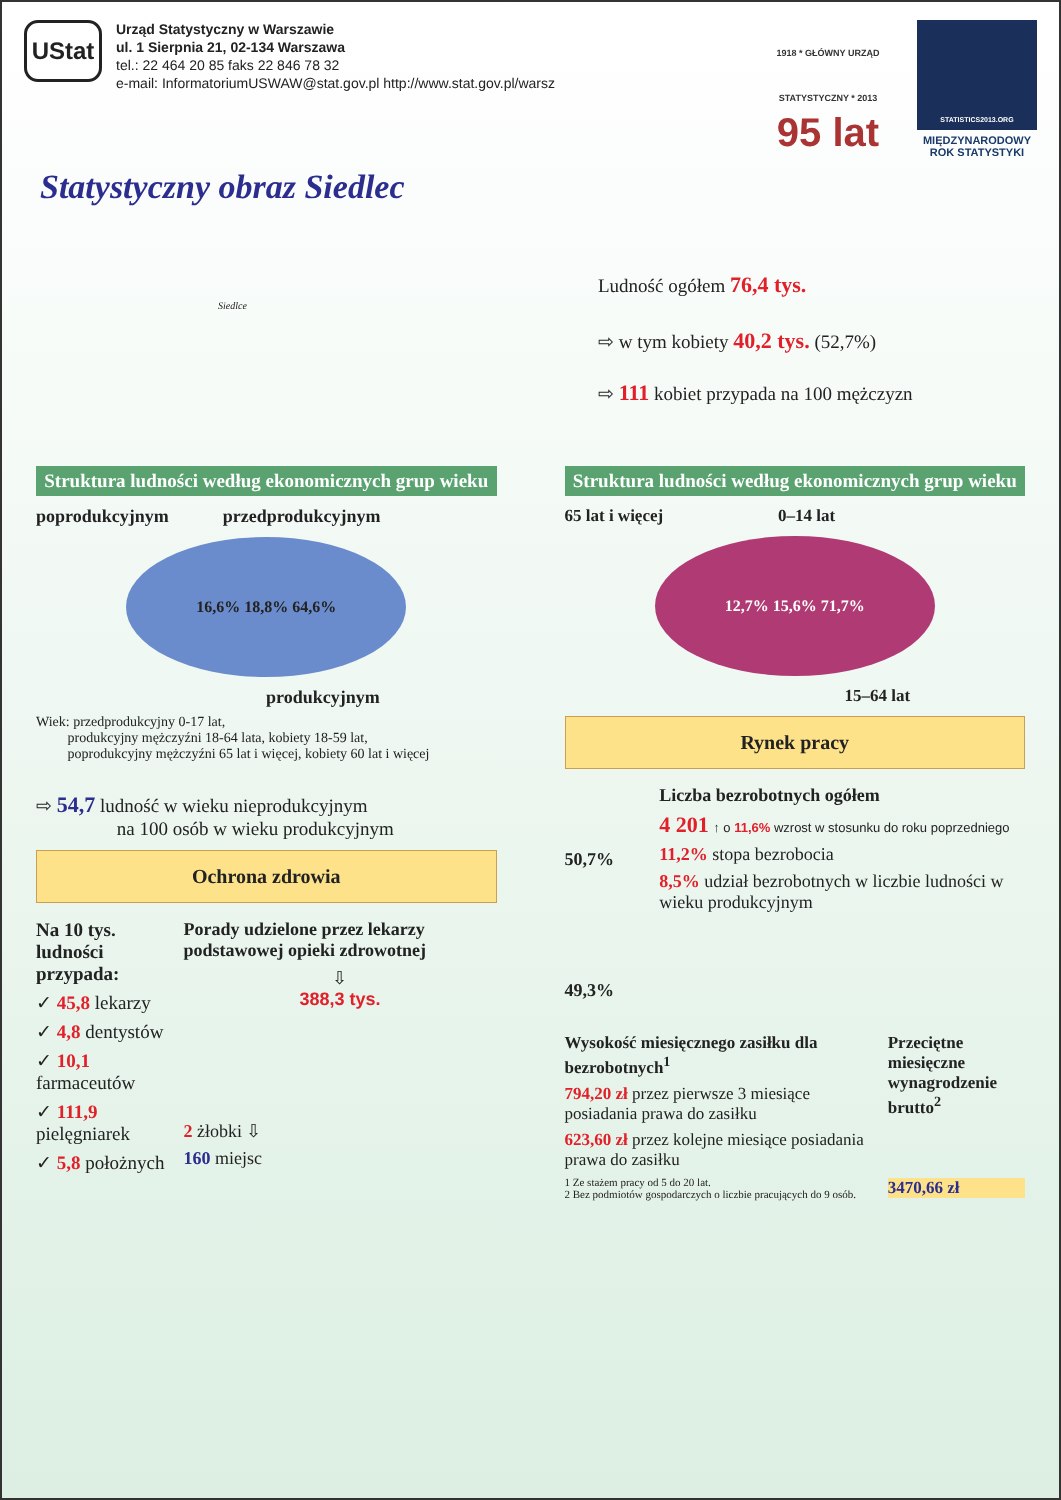UStat
Urząd Statystyczny w Warszawie
ul. 1 Sierpnia 21, 02-134 Warszawa
tel.: 22 464 20 85 faks 22 846 78 32
e-mail: InformatoriumUSWAW@stat.gov.pl http://www.stat.gov.pl/warsz
1918 * GŁÓWNY URZĄD STATYSTYCZNY * 2013
95 lat
STATISTICS2013.ORG
MIĘDZYNARODOWY
ROK STATYSTYKI
Statystyczny obraz Siedlec
Siedlce
Ludność ogółem 76,4 tys.
⇨ w tym kobiety 40,2 tys. (52,7%)
⇨ 111 kobiet przypada na 100 mężczyzn
Struktura ludności według ekonomicznych grup wieku
poprodukcyjnym przedprodukcyjnym
16,6% 18,8% 64,6%
produkcyjnym
Wiek: przedprodukcyjny 0-17 lat,
produkcyjny mężczyźni 18-64 lata, kobiety 18-59 lat,
poprodukcyjny mężczyźni 65 lat i więcej, kobiety 60 lat i więcej
⇨ 54,7 ludność w wieku nieprodukcyjnym
na 100 osób w wieku produkcyjnym
Ochrona zdrowia
Na 10 tys. ludności przypada:
✓ 45,8 lekarzy
✓ 4,8 dentystów
✓ 10,1 farmaceutów
✓ 111,9 pielęgniarek
✓ 5,8 położnych
Porady udzielone przez lekarzy podstawowej opieki zdrowotnej
⇩
388,3 tys.
2 żłobki ⇩
160 miejsc
Struktura ludności według ekonomicznych grup wieku
65 lat i więcej 0–14 lat
12,7% 15,6% 71,7%
15–64 lat
Rynek pracy
50,7%
49,3%
Liczba bezrobotnych ogółem
4 201 ↑ o 11,6% wzrost w stosunku do roku poprzedniego
11,2% stopa bezrobocia
8,5% udział bezrobotnych w liczbie ludności w wieku produkcyjnym
Wysokość miesięcznego zasiłku dla bezrobotnych<sup>1</sup>
794,20 zł przez pierwsze 3 miesiące posiadania prawa do zasiłku
623,60 zł przez kolejne miesiące posiadania prawa do zasiłku
1 Ze stażem pracy od 5 do 20 lat.
2 Bez podmiotów gospodarczych o liczbie pracujących do 9 osób.
Przeciętne miesięczne wynagrodzenie brutto<sup>2</sup>
3470,66 zł